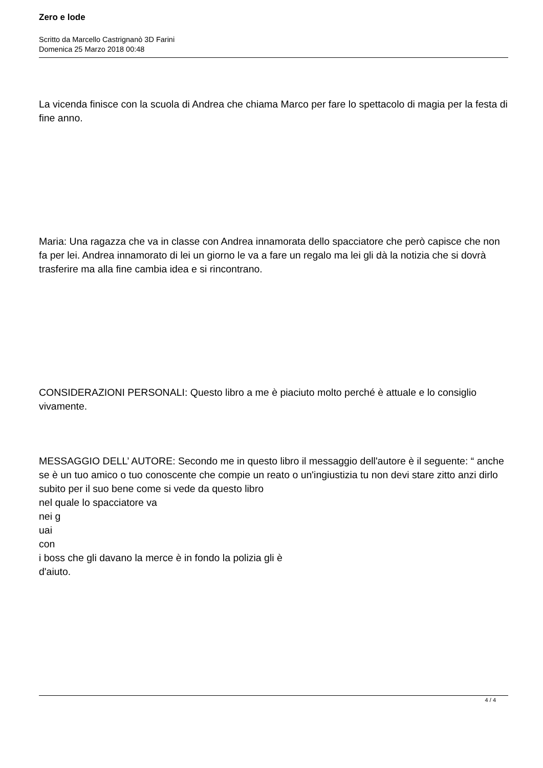Zero e lode
Scritto da Marcello Castrignanò 3D Farini
Domenica 25 Marzo 2018 00:48
La vicenda finisce con la scuola di Andrea che chiama Marco per fare lo spettacolo di magia per la festa di fine anno.
Maria: Una ragazza che va in classe con Andrea innamorata dello spacciatore che però capisce che non fa per lei. Andrea innamorato di lei un giorno le va a fare un regalo ma lei gli dà la notizia che si dovrà trasferire ma alla fine cambia idea e si rincontrano.
CONSIDERAZIONI PERSONALI: Questo libro a me è piaciuto molto perché è attuale e lo consiglio vivamente.
MESSAGGIO DELL’ AUTORE: Secondo me in questo libro il messaggio dell'autore è il seguente: “ anche se è un tuo amico o tuo conoscente che compie un reato o un'ingiustizia tu non devi stare zitto anzi dirlo subito per il suo bene come si vede da questo libro
nel quale lo spacciatore va
nei g
uai
con
i boss che gli davano la merce è in fondo la polizia gli è
d'aiuto.
4 / 4